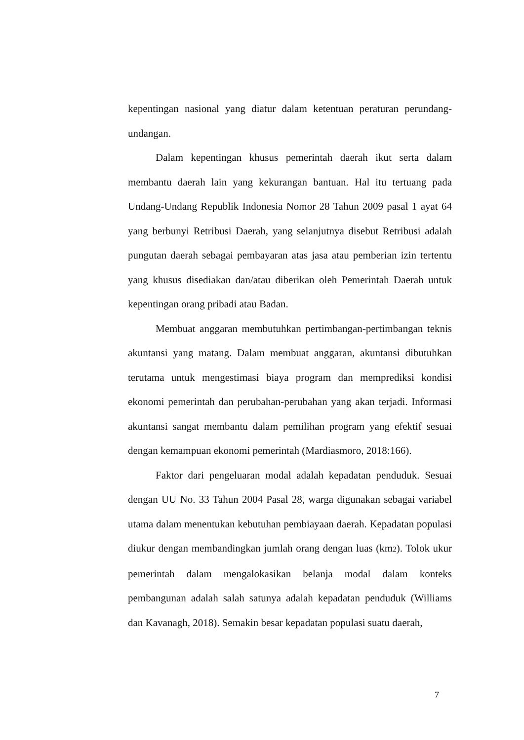kepentingan nasional yang diatur dalam ketentuan peraturan perundang-undangan.
Dalam kepentingan khusus pemerintah daerah ikut serta dalam membantu daerah lain yang kekurangan bantuan. Hal itu tertuang pada Undang-Undang Republik Indonesia Nomor 28 Tahun 2009 pasal 1 ayat 64 yang berbunyi Retribusi Daerah, yang selanjutnya disebut Retribusi adalah pungutan daerah sebagai pembayaran atas jasa atau pemberian izin tertentu yang khusus disediakan dan/atau diberikan oleh Pemerintah Daerah untuk kepentingan orang pribadi atau Badan.
Membuat anggaran membutuhkan pertimbangan-pertimbangan teknis akuntansi yang matang. Dalam membuat anggaran, akuntansi dibutuhkan terutama untuk mengestimasi biaya program dan memprediksi kondisi ekonomi pemerintah dan perubahan-perubahan yang akan terjadi. Informasi akuntansi sangat membantu dalam pemilihan program yang efektif sesuai dengan kemampuan ekonomi pemerintah (Mardiasmoro, 2018:166).
Faktor dari pengeluaran modal adalah kepadatan penduduk. Sesuai dengan UU No. 33 Tahun 2004 Pasal 28, warga digunakan sebagai variabel utama dalam menentukan kebutuhan pembiayaan daerah. Kepadatan populasi diukur dengan membandingkan jumlah orang dengan luas (km2). Tolok ukur pemerintah dalam mengalokasikan belanja modal dalam konteks pembangunan adalah salah satunya adalah kepadatan penduduk (Williams dan Kavanagh, 2018). Semakin besar kepadatan populasi suatu daerah,
7